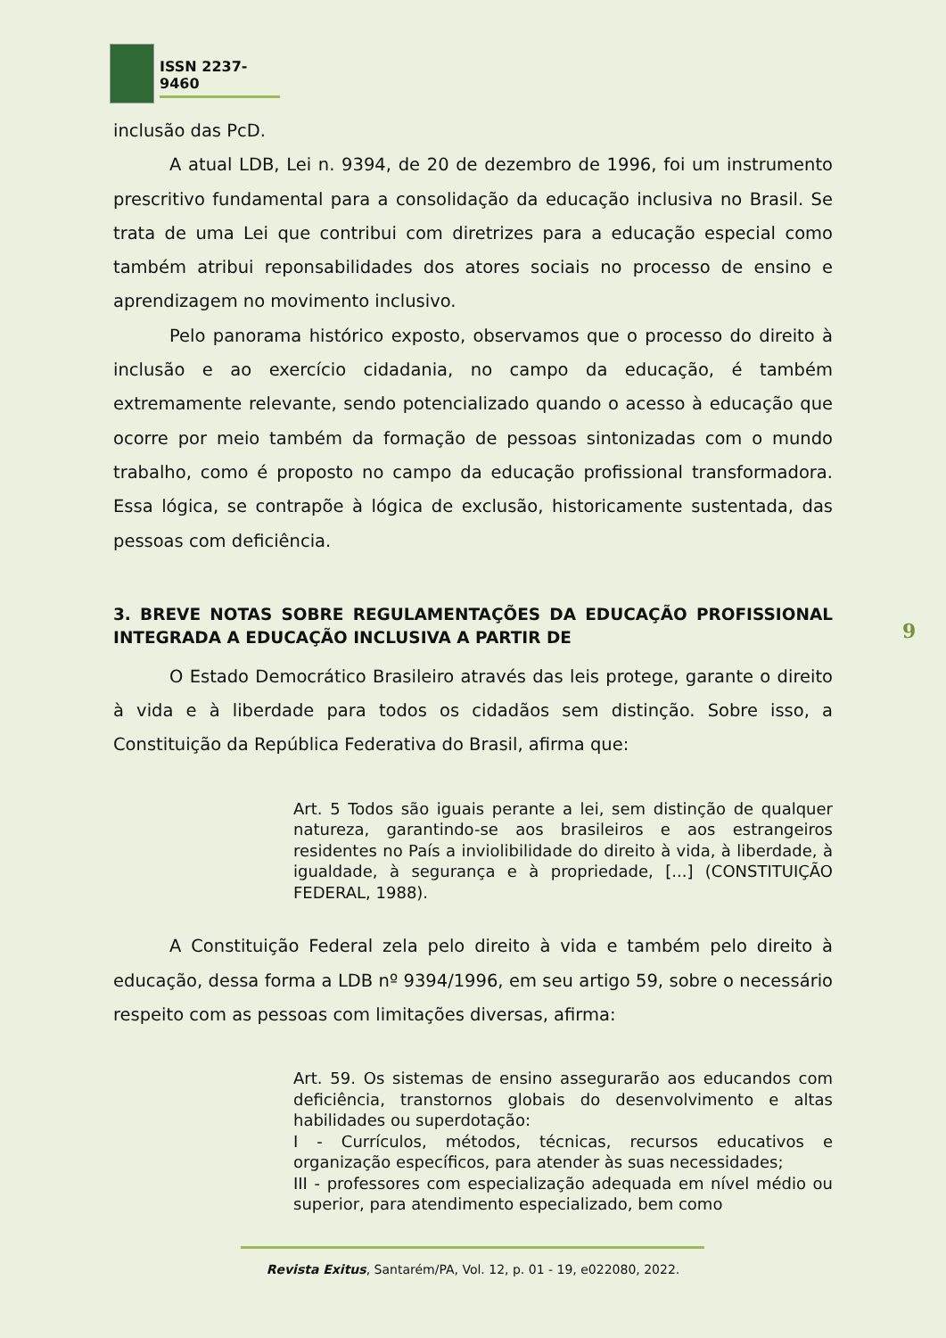ISSN 2237-9460
inclusão das PcD.
A atual LDB, Lei n. 9394, de 20 de dezembro de 1996, foi um instrumento prescritivo fundamental para a consolidação da educação inclusiva no Brasil. Se trata de uma Lei que contribui com diretrizes para a educação especial como também atribui reponsabilidades dos atores sociais no processo de ensino e aprendizagem no movimento inclusivo.
Pelo panorama histórico exposto, observamos que o processo do direito à inclusão e ao exercício cidadania, no campo da educação, é também extremamente relevante, sendo potencializado quando o acesso à educação que ocorre por meio também da formação de pessoas sintonizadas com o mundo trabalho, como é proposto no campo da educação profissional transformadora. Essa lógica, se contrapõe à lógica de exclusão, historicamente sustentada, das pessoas com deficiência.
3. BREVE NOTAS SOBRE REGULAMENTAÇÕES DA EDUCAÇÃO PROFISSIONAL INTEGRADA A EDUCAÇÃO INCLUSIVA A PARTIR DE
O Estado Democrático Brasileiro através das leis protege, garante o direito à vida e à liberdade para todos os cidadãos sem distinção. Sobre isso, a Constituição da República Federativa do Brasil, afirma que:
Art. 5 Todos são iguais perante a lei, sem distinção de qualquer natureza, garantindo-se aos brasileiros e aos estrangeiros residentes no País a inviolibilidade do direito à vida, à liberdade, à igualdade, à segurança e à propriedade, [...] (CONSTITUIÇÃO FEDERAL, 1988).
A Constituição Federal zela pelo direito à vida e também pelo direito à educação, dessa forma a LDB nº 9394/1996, em seu artigo 59, sobre o necessário respeito com as pessoas com limitações diversas, afirma:
Art. 59. Os sistemas de ensino assegurarão aos educandos com deficiência, transtornos globais do desenvolvimento e altas habilidades ou superdotação:
I - Currículos, métodos, técnicas, recursos educativos e organização específicos, para atender às suas necessidades;
III - professores com especialização adequada em nível médio ou superior, para atendimento especializado, bem como
9
Revista Exitus, Santarém/PA, Vol. 12, p. 01 - 19, e022080, 2022.